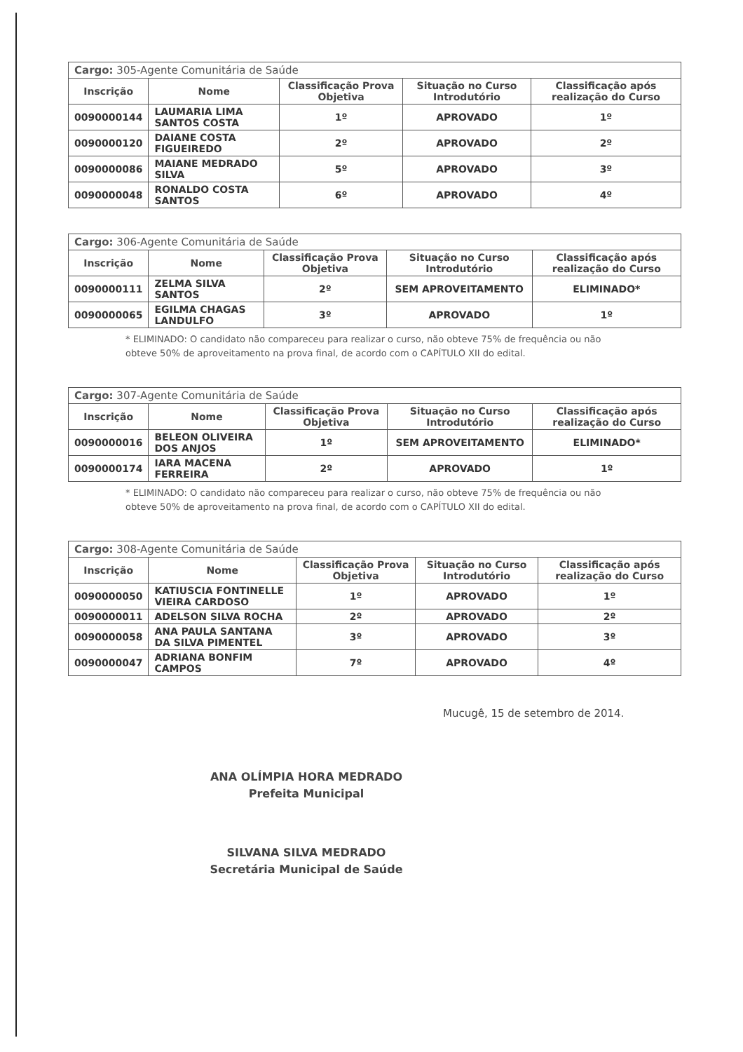| Cargo: 305-Agente Comunitária de Saúde | | | | |
| --- | --- | --- | --- | --- |
| Inscrição | Nome | Classificação Prova Objetiva | Situação no Curso Introdutório | Classificação após realização do Curso |
| 0090000144 | LAUMARIA LIMA SANTOS COSTA | 1º | APROVADO | 1º |
| 0090000120 | DAIANE COSTA FIGUEIREDO | 2º | APROVADO | 2º |
| 0090000086 | MAIANE MEDRADO SILVA | 5º | APROVADO | 3º |
| 0090000048 | RONALDO COSTA SANTOS | 6º | APROVADO | 4º |
| Cargo: 306-Agente Comunitária de Saúde | | | | |
| --- | --- | --- | --- | --- |
| Inscrição | Nome | Classificação Prova Objetiva | Situação no Curso Introdutório | Classificação após realização do Curso |
| 0090000111 | ZELMA SILVA SANTOS | 2º | SEM APROVEITAMENTO | ELIMINADO* |
| 0090000065 | EGILMA CHAGAS LANDULFO | 3º | APROVADO | 1º |
* ELIMINADO: O candidato não compareceu para realizar o curso, não obteve 75% de frequência ou não obteve 50% de aproveitamento na prova final, de acordo com o CAPÍTULO XII do edital.
| Cargo: 307-Agente Comunitária de Saúde | | | | |
| --- | --- | --- | --- | --- |
| Inscrição | Nome | Classificação Prova Objetiva | Situação no Curso Introdutório | Classificação após realização do Curso |
| 0090000016 | BELEON OLIVEIRA DOS ANJOS | 1º | SEM APROVEITAMENTO | ELIMINADO* |
| 0090000174 | IARA MACENA FERREIRA | 2º | APROVADO | 1º |
* ELIMINADO: O candidato não compareceu para realizar o curso, não obteve 75% de frequência ou não obteve 50% de aproveitamento na prova final, de acordo com o CAPÍTULO XII do edital.
| Cargo: 308-Agente Comunitária de Saúde | | | | |
| --- | --- | --- | --- | --- |
| Inscrição | Nome | Classificação Prova Objetiva | Situação no Curso Introdutório | Classificação após realização do Curso |
| 0090000050 | KATIUSCIA FONTINELLE VIEIRA CARDOSO | 1º | APROVADO | 1º |
| 0090000011 | ADELSON SILVA ROCHA | 2º | APROVADO | 2º |
| 0090000058 | ANA PAULA SANTANA DA SILVA PIMENTEL | 3º | APROVADO | 3º |
| 0090000047 | ADRIANA BONFIM CAMPOS | 7º | APROVADO | 4º |
Mucugê, 15 de setembro de 2014.
ANA OLÍMPIA HORA MEDRADO
Prefeita Municipal
SILVANA SILVA MEDRADO
Secretária Municipal de Saúde